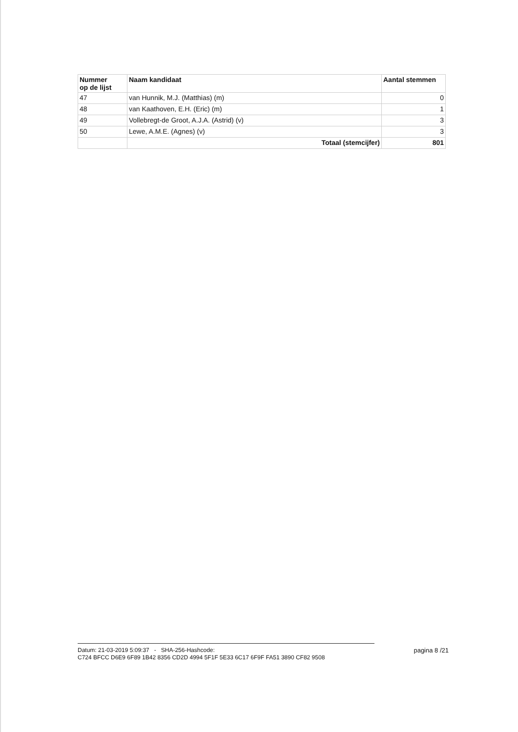| Nummer op de lijst | Naam kandidaat | Aantal stemmen |
| --- | --- | --- |
| 47 | van Hunnik, M.J. (Matthias) (m) | 0 |
| 48 | van Kaathoven, E.H. (Eric) (m) | 1 |
| 49 | Vollebregt-de Groot, A.J.A. (Astrid) (v) | 3 |
| 50 | Lewe, A.M.E. (Agnes) (v) | 3 |
| | Totaal (stemcijfer) | 801 |
Datum: 21-03-2019 5:09:37 - SHA-256-Hashcode: pagina 8 /21
C724 BFCC D6E9 6F89 1B42 8356 CD2D 4994 5F1F 5E33 6C17 6F9F FA51 3890 CF82 9508